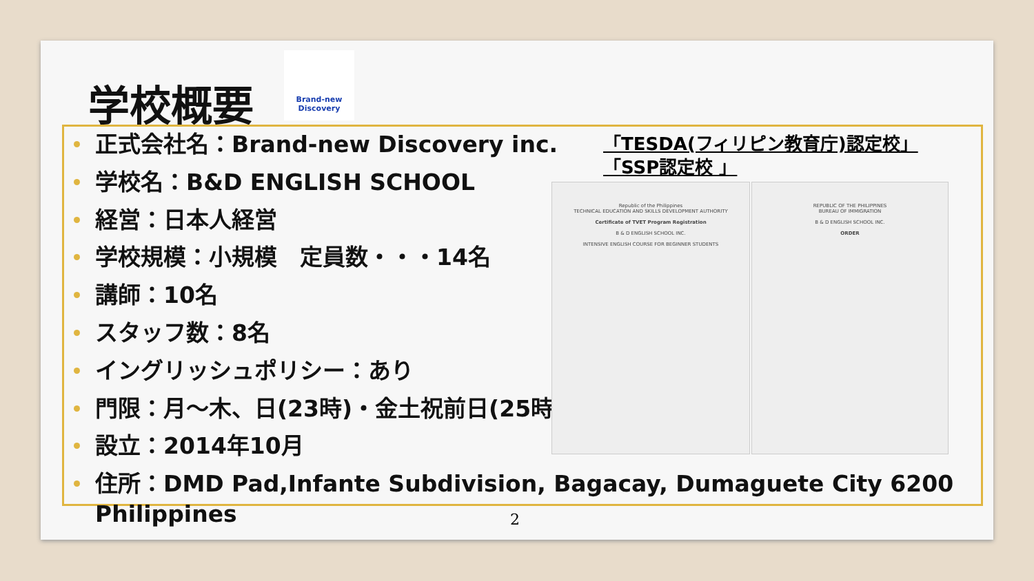学校概要
Brand-new Discovery
正式会社名：Brand-new Discovery inc.
学校名：B&D ENGLISH SCHOOL
経営：日本人経営
学校規模：小規模　定員数・・・14名
講師：10名
スタッフ数：8名
イングリッシュポリシー：あり
門限：月～木、日(23時)・金土祝前日(25時)
設立：2014年10月
住所：DMD Pad,Infante Subdivision, Bagacay, Dumaguete City 6200 Philippines
「TESDA(フィリピン教育庁)認定校」
「SSP認定校 」
Republic of the Philippines
TECHNICAL EDUCATION AND SKILLS DEVELOPMENT AUTHORITY
Certificate of TVET Program Registration
B & D ENGLISH SCHOOL INC.
INTENSIVE ENGLISH COURSE FOR BEGINNER STUDENTS
REPUBLIC OF THE PHILIPPINES
BUREAU OF IMMIGRATION
B & D ENGLISH SCHOOL INC.
ORDER
2